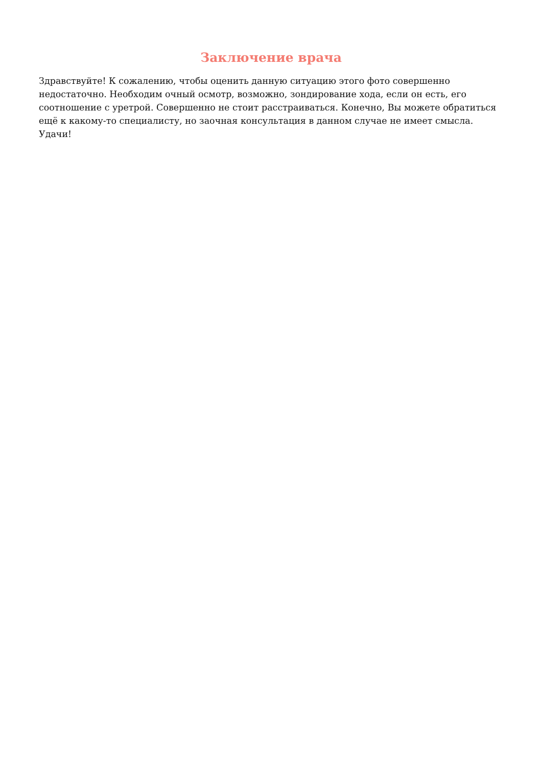Заключение врача
Здравствуйте! К сожалению, чтобы оценить данную ситуацию этого фото совершенно недостаточно. Необходим очный осмотр, возможно, зондирование хода, если он есть, его соотношение с уретрой. Совершенно не стоит расстраиваться. Конечно, Вы можете обратиться ещё к какому-то специалисту, но заочная консультация в данном случае не имеет смысла. Удачи!